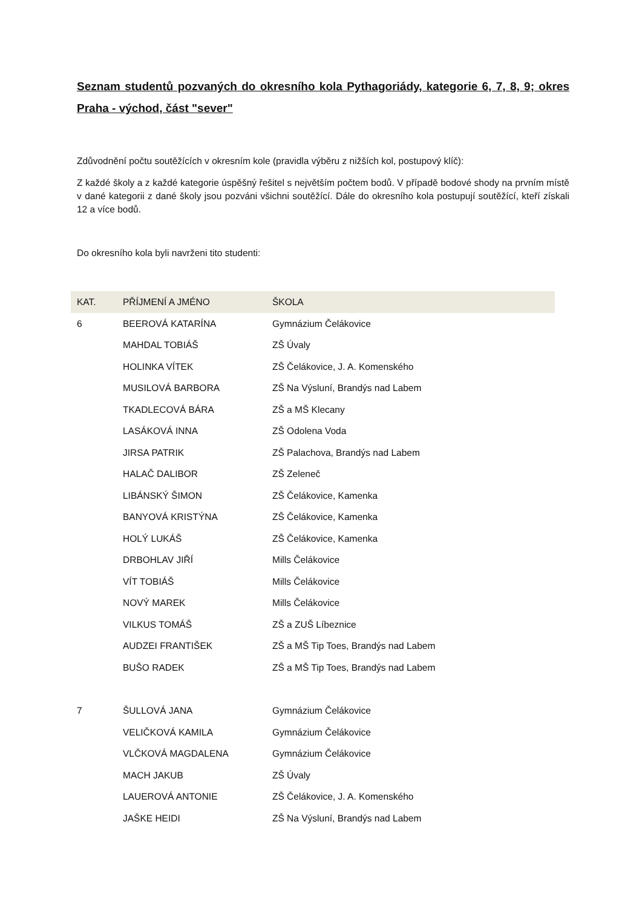Seznam studentů pozvaných do okresního kola Pythagoriády, kategorie 6, 7, 8, 9; okres Praha - východ, část "sever"
Zdůvodnění počtu soutěžících v okresním kole (pravidla výběru z nižších kol, postupový klíč):
Z každé školy a z každé kategorie úspěšný řešitel s největším počtem bodů. V případě bodové shody na prvním místě v dané kategorii z dané školy jsou pozváni všichni soutěžící. Dále do okresního kola postupují soutěžící, kteří získali 12 a více bodů.
Do okresního kola byli navrženi tito studenti:
| KAT. | PŘÍJMENÍ A JMÉNO | ŠKOLA |
| --- | --- | --- |
| 6 | BEEROVÁ KATARÍNA | Gymnázium Čelákovice |
| | MAHDAL TOBIÁŠ | ZŠ Úvaly |
| | HOLINKA VÍTEK | ZŠ Čelákovice, J. A. Komenského |
| | MUSILOVÁ BARBORA | ZŠ Na Výsluní, Brandýs nad Labem |
| | TKADLECOVÁ BÁRA | ZŠ a MŠ Klecany |
| | LASÁKOVÁ INNA | ZŠ Odolena Voda |
| | JIRSA PATRIK | ZŠ Palachova, Brandýs nad Labem |
| | HALAČ DALIBOR | ZŠ Zeleneč |
| | LIBÁNSKÝ ŠIMON | ZŠ Čelákovice, Kamenka |
| | BANYOVÁ KRISTÝNA | ZŠ Čelákovice, Kamenka |
| | HOLÝ LUKÁŠ | ZŠ Čelákovice, Kamenka |
| | DRBOHLAV JIŘÍ | Mills Čelákovice |
| | VÍT TOBIÁŠ | Mills Čelákovice |
| | NOVÝ MAREK | Mills Čelákovice |
| | VILKUS TOMÁŠ | ZŠ a ZUŠ Líbeznice |
| | AUDZEI FRANTIŠEK | ZŠ a MŠ Tip Toes, Brandýs nad Labem |
| | BUŠO RADEK | ZŠ a MŠ Tip Toes, Brandýs nad Labem |
| 7 | ŠULLOVÁ JANA | Gymnázium Čelákovice |
| | VELIČKOVÁ KAMILA | Gymnázium Čelákovice |
| | VLČKOVÁ MAGDALENA | Gymnázium Čelákovice |
| | MACH JAKUB | ZŠ Úvaly |
| | LAUEROVÁ ANTONIE | ZŠ Čelákovice, J. A. Komenského |
| | JAŠKE HEIDI | ZŠ Na Výsluní, Brandýs nad Labem |